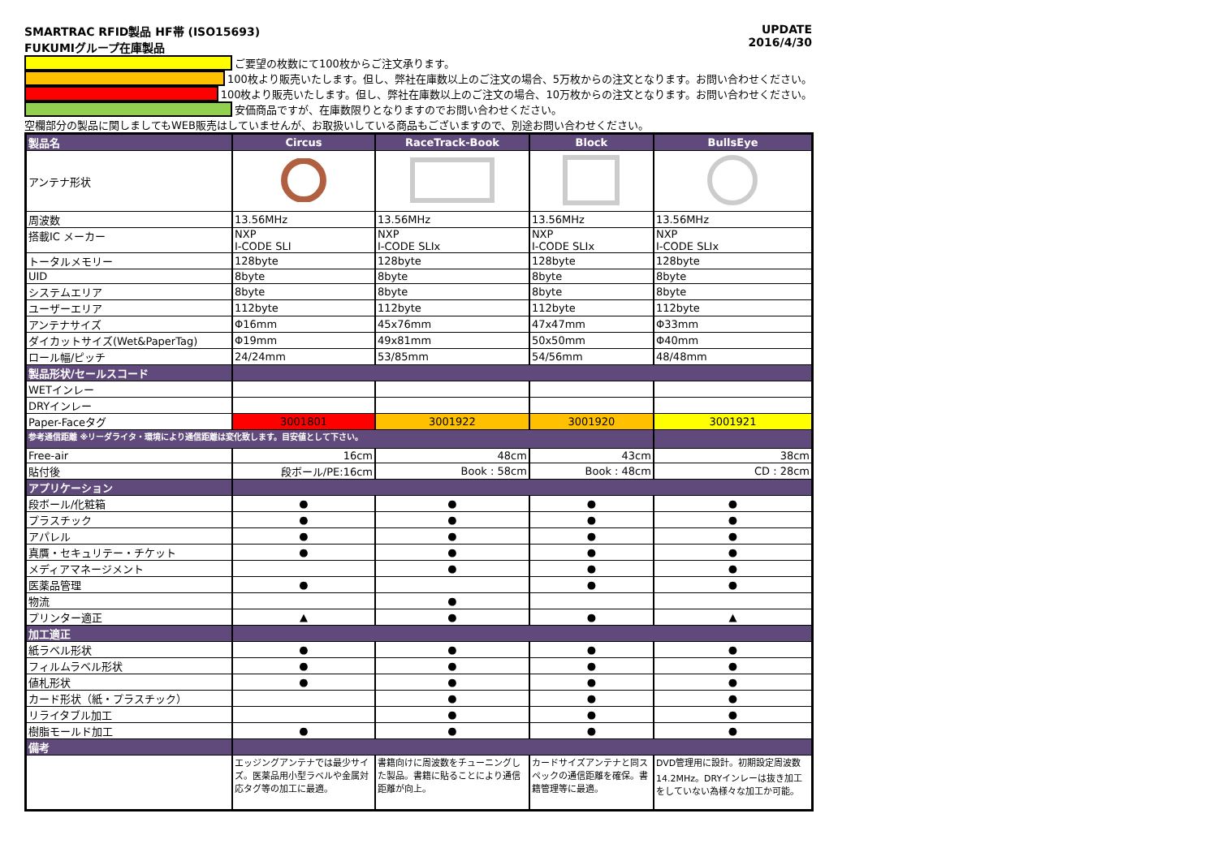SMARTRAC RFID製品 HF帯 (ISO15693)
FUKUMIグループ在庫製品
UPDATE
2016/4/30
ご要望の枚数にて100枚からご注文承ります。
100枚より販売いたします。但し、弊社在庫数以上のご注文の場合、5万枚からの注文となります。お問い合わせください。
100枚より販売いたします。但し、弊社在庫数以上のご注文の場合、10万枚からの注文となります。お問い合わせください。
安価商品ですが、在庫数限りとなりますのでお問い合わせください。
空欄部分の製品に関しましてもWEB販売はしていませんが、お取扱いしている商品もございますので、別途お問い合わせください。
| 製品名 | Circus | RaceTrack-Book | Block | BullsEye |
| --- | --- | --- | --- | --- |
| アンテナ形状 | | | | |
| 周波数 | 13.56MHz | 13.56MHz | 13.56MHz | 13.56MHz |
| 搭載IC メーカー | NXP I-CODE SLI | NXP I-CODE SLIx | NXP I-CODE SLIx | NXP I-CODE SLIx |
| トータルメモリー | 128byte | 128byte | 128byte | 128byte |
| UID | 8byte | 8byte | 8byte | 8byte |
| システムエリア | 8byte | 8byte | 8byte | 8byte |
| ユーザーエリア | 112byte | 112byte | 112byte | 112byte |
| アンテナサイズ | Φ16mm | 45x76mm | 47x47mm | Φ33mm |
| ダイカットサイズ(Wet&PaperTag) | Φ19mm | 49x81mm | 50x50mm | Φ40mm |
| ロール幅/ピッチ | 24/24mm | 53/85mm | 54/56mm | 48/48mm |
| 製品形状/セールスコード | | | | |
| WETインレー | | | | |
| DRYインレー | | | | |
| Paper-Faceタグ | 3001801 | 3001922 | 3001920 | 3001921 |
| 参考通信距離 ※リーダライタ・環境により通信距離は変化致します。目安値として下さい。 | | | | |
| Free-air | 16cm | 48cm | 43cm | 38cm |
| 貼付後 | 段ボール/PE:16cm | Book : 58cm | Book : 48cm | CD : 28cm |
| アプリケーション | | | | |
| 段ボール/化粧箱 | ● | ● | ● | ● |
| プラスチック | ● | ● | ● | ● |
| アパレル | ● | ● | ● | ● |
| 真贋・セキュリテー・チケット | ● | ● | ● | ● |
| メディアマネージメント | | ● | ● | ● |
| 医薬品管理 | ● | | ● | ● |
| 物流 | | ● | | |
| プリンター適正 | ▲ | ● | ● | ▲ |
| 加工適正 | | | | |
| 紙ラベル形状 | ● | ● | ● | ● |
| フィルムラベル形状 | ● | ● | ● | ● |
| 値札形状 | ● | ● | ● | ● |
| カード形状（紙・プラスチック） | | ● | ● | ● |
| リライタブル加工 | | ● | ● | ● |
| 樹脂モールド加工 | ● | ● | ● | ● |
| 備考 | | | | |
| | エッジングアンテナでは最少サイズ。医薬品用小型ラベルや金属対応タグ等の加工に最適。 | 書籍向けに周波数をチューニングした製品。書籍に貼ることにより通信距離が向上。 | カードサイズアンテナと同スペックの通信距離を確保。書籍管理等に最適。 | DVD管理用に設計。初期設定周波数 14.2MHz。DRYインレーは抜き加工をしていない為様々な加工か可能。 |